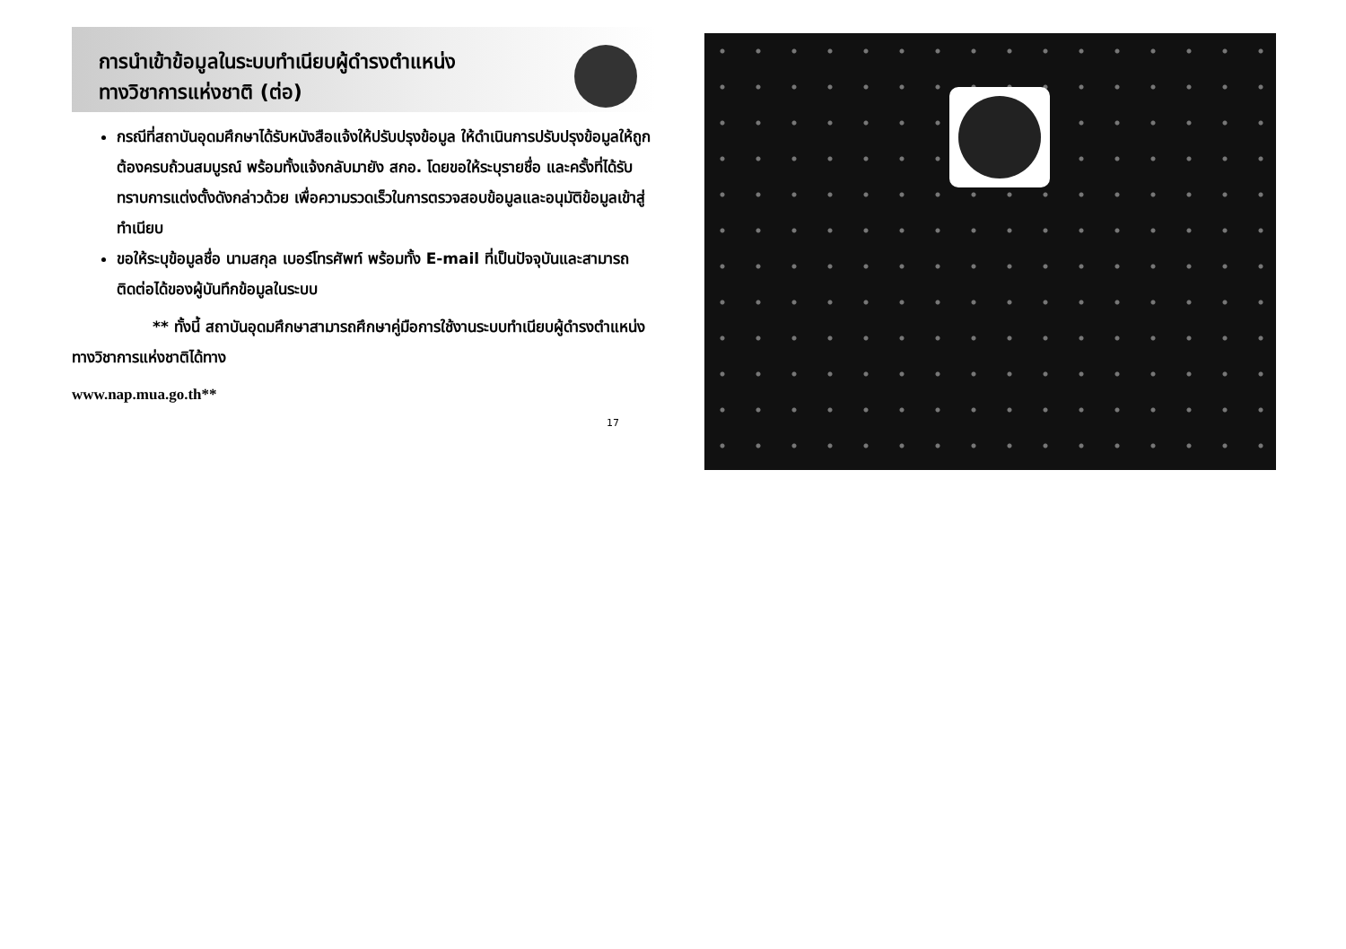การนำเข้าข้อมูลในระบบทำเนียบผู้ดำรงตำแหน่ง
ทางวิชาการแห่งชาติ (ต่อ)
กรณีที่สถาบันอุดมศึกษาได้รับหนังสือแจ้งให้ปรับปรุงข้อมูล ให้ดำเนินการปรับปรุงข้อมูลให้ถูกต้องครบถ้วนสมบูรณ์ พร้อมทั้งแจ้งกลับมายัง สกอ. โดยขอให้ระบุรายชื่อ และครั้งที่ได้รับทราบการแต่งตั้งดังกล่าวด้วย เพื่อความรวดเร็วในการตรวจสอบข้อมูลและอนุมัติข้อมูลเข้าสู่ทำเนียบ
ขอให้ระบุข้อมูลชื่อ นามสกุล เบอร์โทรศัพท์ พร้อมทั้ง E-mail ที่เป็นปัจจุบันและสามารถติดต่อได้ของผู้บันทึกข้อมูลในระบบ
** ทั้งนี้ สถาบันอุดมศึกษาสามารถศึกษาคู่มือการใช้งานระบบทำเนียบผู้ดำรงตำแหน่งทางวิชาการแห่งชาติได้ทาง
www.nap.mua.go.th**
17